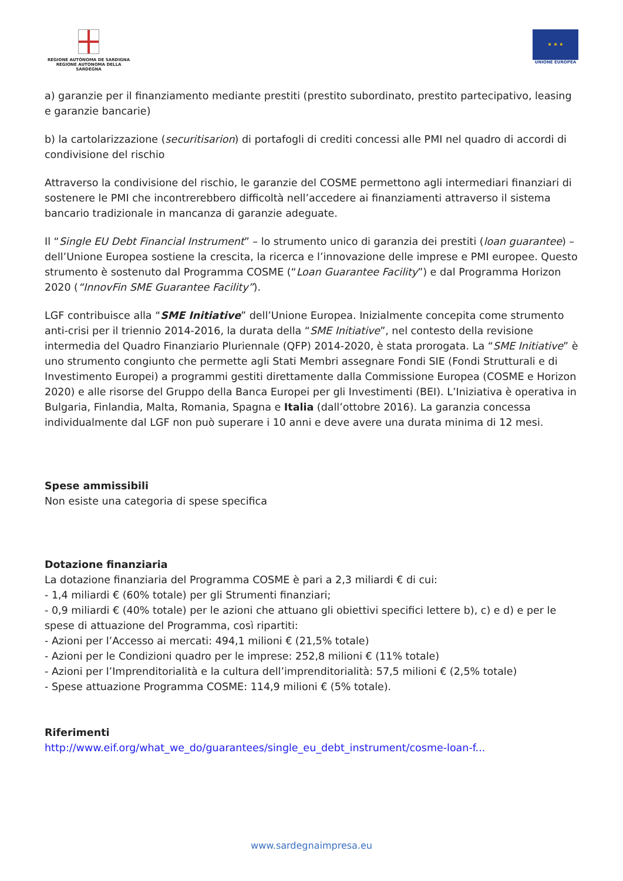REGIONE AUTÒNOMA DE SARDIGNA
REGIONE AUTONOMA DELLA SARDEGNA
★ ★ ★
UNIONE EUROPEA
a) garanzie per il finanziamento mediante prestiti (prestito subordinato, prestito partecipativo, leasing e garanzie bancarie)
b) la cartolarizzazione (securitisarion) di portafogli di crediti concessi alle PMI nel quadro di accordi di condivisione del rischio
Attraverso la condivisione del rischio, le garanzie del COSME permettono agli intermediari finanziari di sostenere le PMI che incontrerebbero difficoltà nell’accedere ai finanziamenti attraverso il sistema bancario tradizionale in mancanza di garanzie adeguate.
Il “Single EU Debt Financial Instrument” – lo strumento unico di garanzia dei prestiti (loan guarantee) – dell’Unione Europea sostiene la crescita, la ricerca e l’innovazione delle imprese e PMI europee. Questo strumento è sostenuto dal Programma COSME (“Loan Guarantee Facility”) e dal Programma Horizon 2020 (“InnovFin SME Guarantee Facility”).
LGF contribuisce alla “SME Initiative” dell’Unione Europea. Inizialmente concepita come strumento anti-crisi per il triennio 2014-2016, la durata della “SME Initiative”, nel contesto della revisione intermedia del Quadro Finanziario Pluriennale (QFP) 2014-2020, è stata prorogata. La “SME Initiative” è uno strumento congiunto che permette agli Stati Membri assegnare Fondi SIE (Fondi Strutturali e di Investimento Europei) a programmi gestiti direttamente dalla Commissione Europea (COSME e Horizon 2020) e alle risorse del Gruppo della Banca Europei per gli Investimenti (BEI). L’Iniziativa è operativa in Bulgaria, Finlandia, Malta, Romania, Spagna e Italia (dall’ottobre 2016). La garanzia concessa individualmente dal LGF non può superare i 10 anni e deve avere una durata minima di 12 mesi.
Spese ammissibili
Non esiste una categoria di spese specifica
Dotazione finanziaria
La dotazione finanziaria del Programma COSME è pari a 2,3 miliardi € di cui:
- 1,4 miliardi € (60% totale) per gli Strumenti finanziari;
- 0,9 miliardi € (40% totale) per le azioni che attuano gli obiettivi specifici lettere b), c) e d) e per le spese di attuazione del Programma, così ripartiti:
- Azioni per l’Accesso ai mercati: 494,1 milioni € (21,5% totale)
- Azioni per le Condizioni quadro per le imprese: 252,8 milioni € (11% totale)
- Azioni per l’Imprenditorialità e la cultura dell’imprenditorialità: 57,5 milioni € (2,5% totale)
- Spese attuazione Programma COSME: 114,9 milioni € (5% totale).
Riferimenti
http://www.eif.org/what_we_do/guarantees/single_eu_debt_instrument/cosme-loan-f...
www.sardegnaimpresa.eu